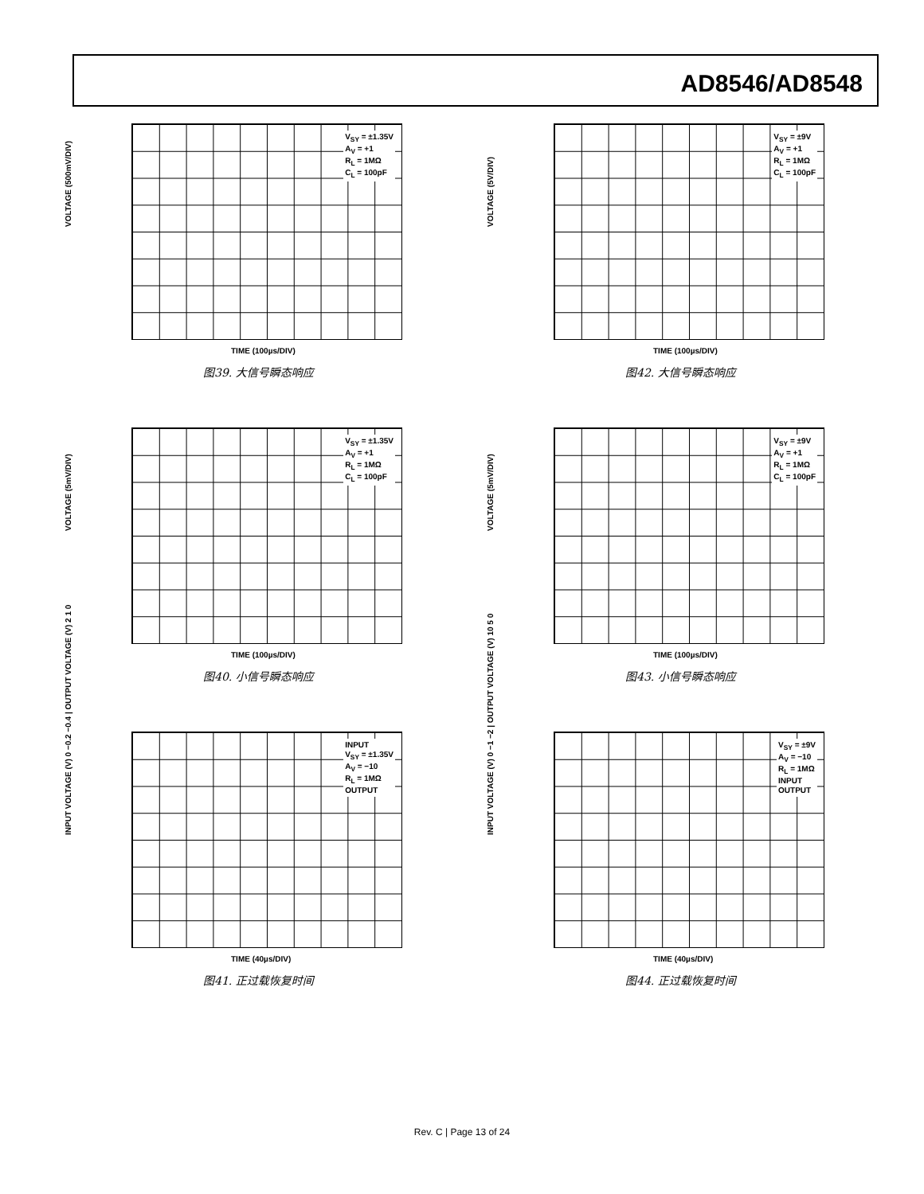AD8546/AD8548
V<sub>SY</sub> = ±1.35V
A<sub>V</sub> = +1
R<sub>L</sub> = 1MΩ
C<sub>L</sub> = 100pF
VOLTAGE (500mV/DIV)
TIME (100µs/DIV)
图39. 大信号瞬态响应
V<sub>SY</sub> = ±9V
A<sub>V</sub> = +1
R<sub>L</sub> = 1MΩ
C<sub>L</sub> = 100pF
VOLTAGE (5V/DIV)
TIME (100µs/DIV)
图42. 大信号瞬态响应
V<sub>SY</sub> = ±1.35V
A<sub>V</sub> = +1
R<sub>L</sub> = 1MΩ
C<sub>L</sub> = 100pF
VOLTAGE (5mV/DIV)
TIME (100µs/DIV)
图40. 小信号瞬态响应
V<sub>SY</sub> = ±9V
A<sub>V</sub> = +1
R<sub>L</sub> = 1MΩ
C<sub>L</sub> = 100pF
VOLTAGE (5mV/DIV)
TIME (100µs/DIV)
图43. 小信号瞬态响应
INPUT
V<sub>SY</sub> = ±1.35V
A<sub>V</sub> = −10
R<sub>L</sub> = 1MΩ
OUTPUT
INPUT VOLTAGE (V) 0 −0.2 −0.4 | OUTPUT VOLTAGE (V) 2 1 0
TIME (40µs/DIV)
图41. 正过载恢复时间
V<sub>SY</sub> = ±9V
A<sub>V</sub> = −10
R<sub>L</sub> = 1MΩ
INPUT
OUTPUT
INPUT VOLTAGE (V) 0 −1 −2 | OUTPUT VOLTAGE (V) 10 5 0
TIME (40µs/DIV)
图44. 正过载恢复时间
Rev. C | Page 13 of 24